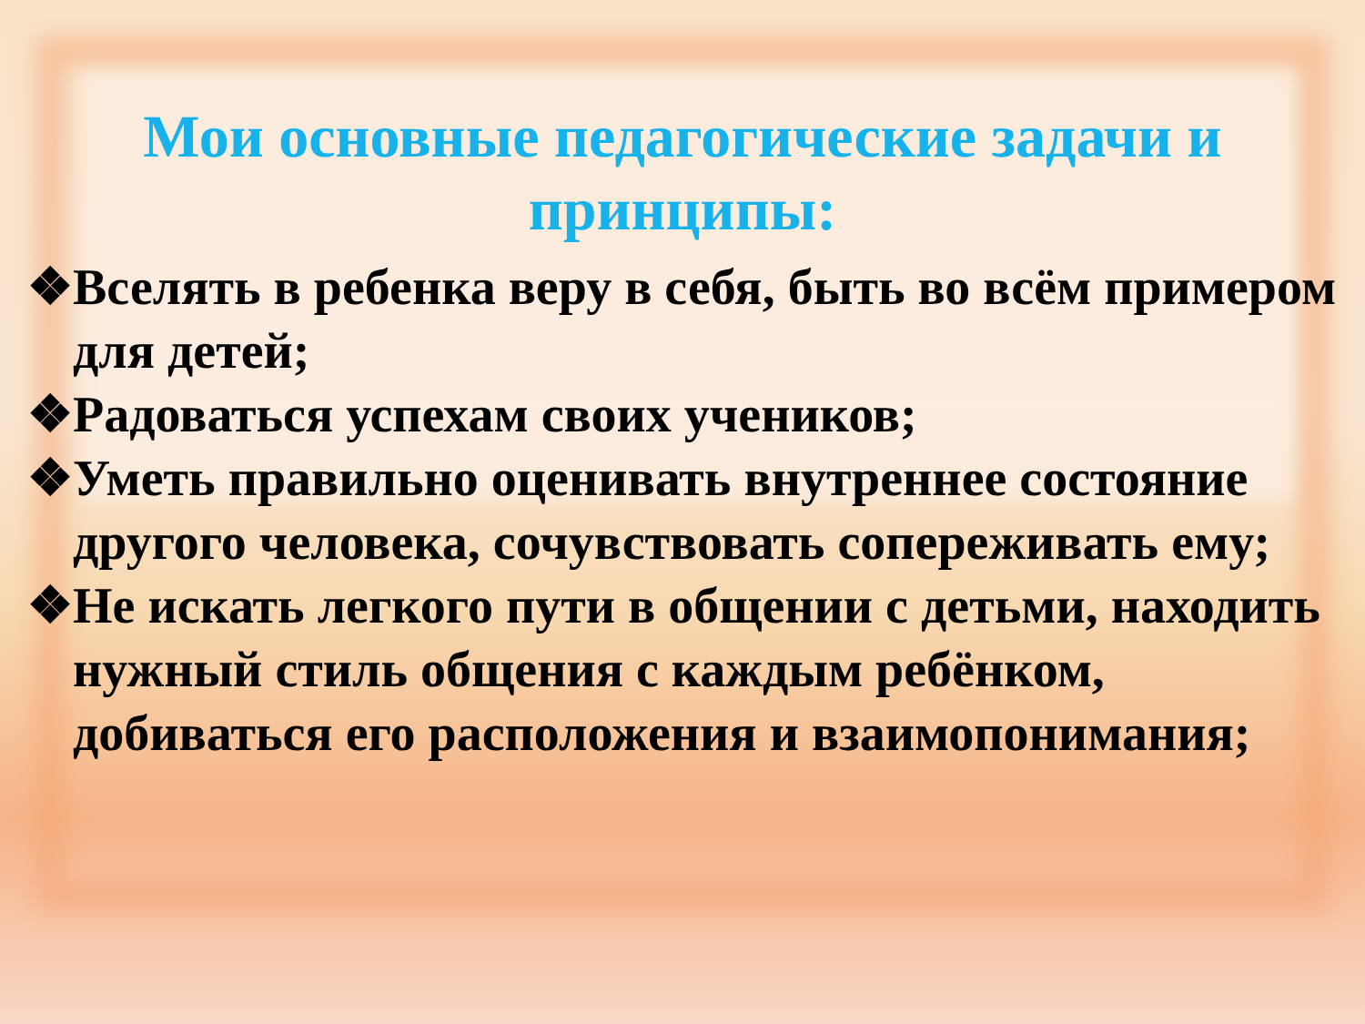Мои основные педагогические задачи и принципы:
❖Вселять в ребенка веру в себя, быть во всём примером для детей;
❖Радоваться успехам своих учеников;
❖Уметь правильно оценивать внутреннее состояние другого человека, сочувствовать сопереживать ему;
❖Не искать легкого пути в общении с детьми, находить нужный стиль общения с каждым ребёнком, добиваться его расположения и взаимопонимания;